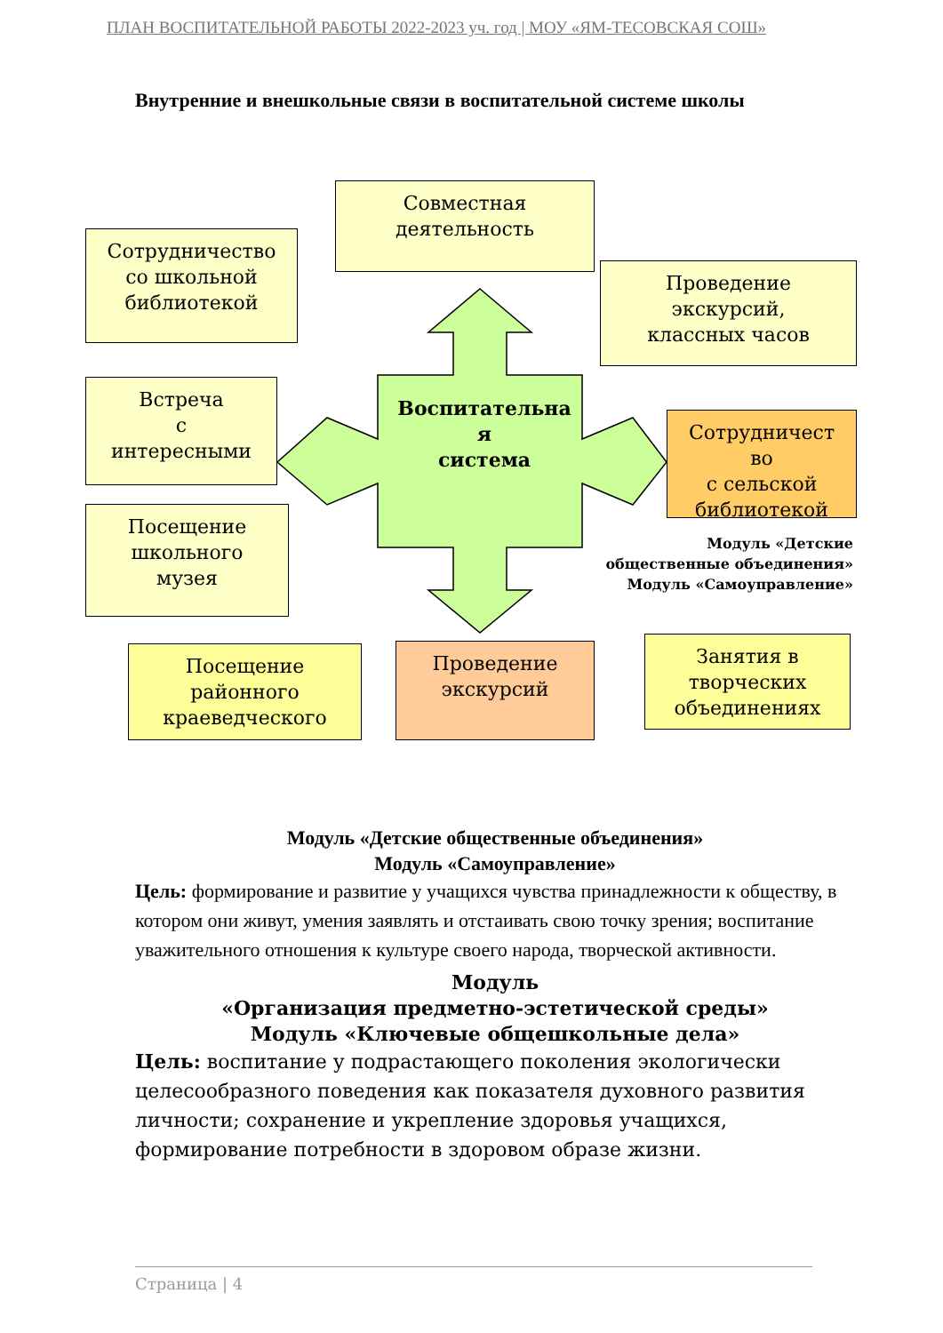ПЛАН ВОСПИТАТЕЛЬНОЙ РАБОТЫ 2022-2023 уч. год | МОУ «ЯМ-ТЕСОВСКАЯ СОШ»
Внутренние и внешкольные связи в воспитательной системе школы
Совместная
деятельность
Сотрудничество
со школьной
библиотекой
Проведение
экскурсий,
классных часов
Встреча
с
интересными
Воспитательна
я
система
Сотрудничест
во
с сельской
библиотекой
Посещение
школьного
музея
Модуль «Детские
общественные объединения»
Модуль «Самоуправление»
Посещение
районного
краеведческого
Проведение
экскурсий
Занятия в
творческих
объединениях
Модуль «Детские общественные объединения»
Модуль «Самоуправление»
Цель: формирование и развитие у учащихся чувства принадлежности к обществу, в котором они живут, умения заявлять и отстаивать свою точку зрения; воспитание уважительного отношения к культуре своего народа, творческой активности.
Модуль
«Организация предметно-эстетической среды»
Модуль «Ключевые общешкольные дела»
Цель: воспитание у подрастающего поколения экологически целесообразного поведения как показателя духовного развития личности; сохранение и укрепление здоровья учащихся, формирование потребности в здоровом образе жизни.
Страница | 4